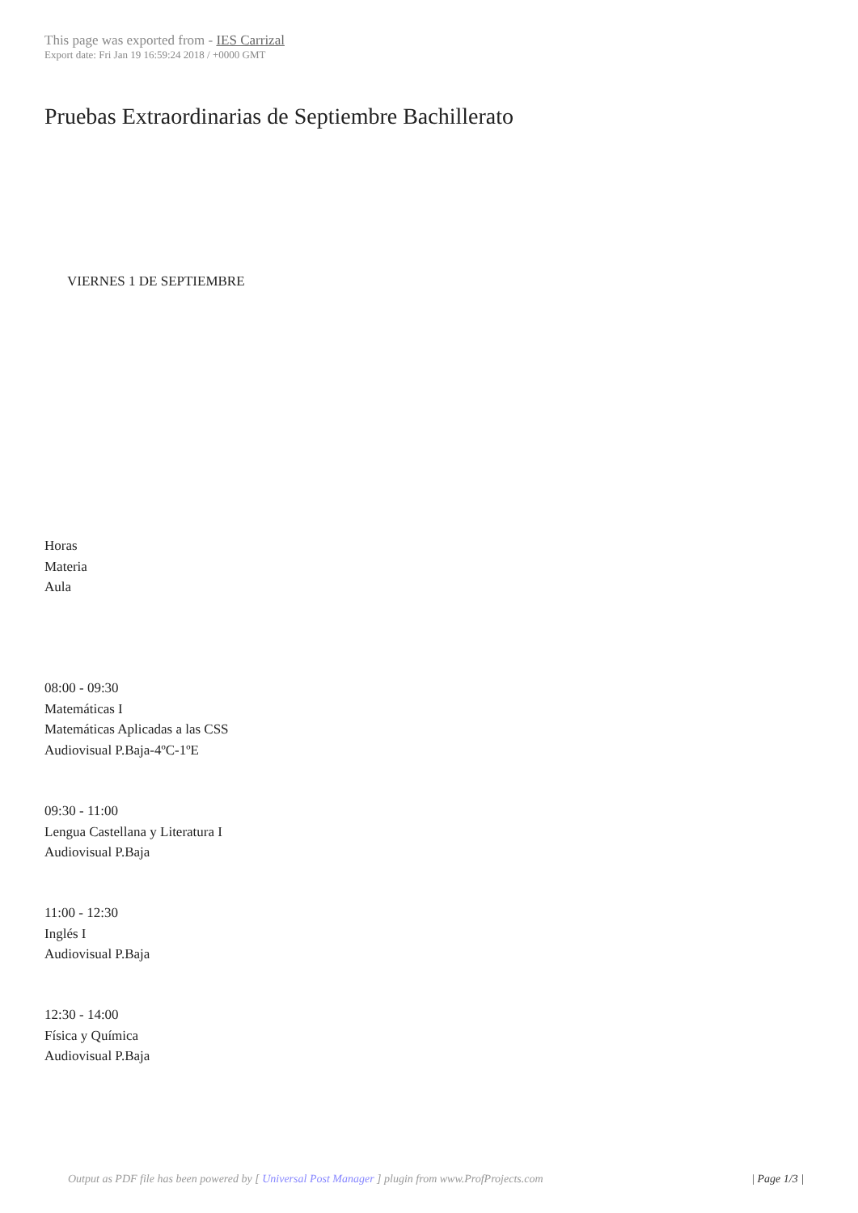This page was exported from - IES Carrizal
Export date: Fri Jan 19 16:59:24 2018 / +0000 GMT
Pruebas Extraordinarias de Septiembre Bachillerato
VIERNES 1 DE SEPTIEMBRE
Horas
Materia
Aula
08:00 - 09:30
Matemáticas I
Matemáticas Aplicadas a las CSS
Audiovisual P.Baja-4ºC-1ºE
09:30 - 11:00
Lengua Castellana y Literatura I
Audiovisual P.Baja
11:00 - 12:30
Inglés I
Audiovisual P.Baja
12:30 - 14:00
Física y Química
Audiovisual P.Baja
Output as PDF file has been powered by [ Universal Post Manager ] plugin from www.ProfProjects.com
| Page 1/3 |